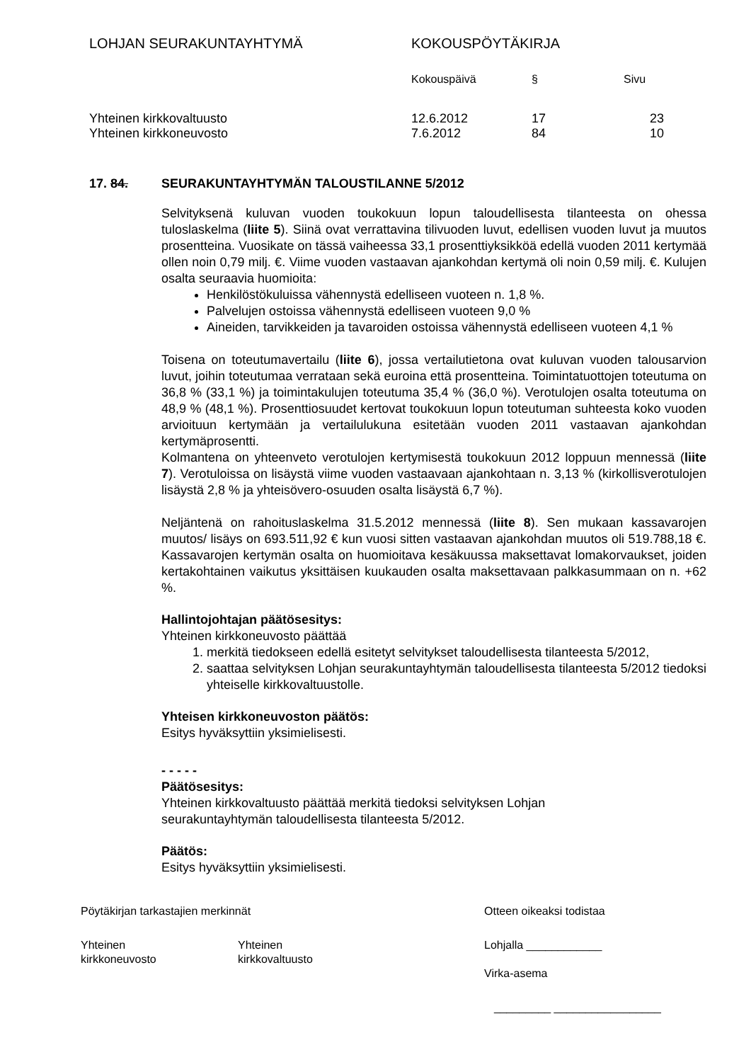| LOHJAN SEURAKUNTAYHTYMÄ | KOKOUSPÖYTÄKIRJA | | |
| | Kokouspäivä | § | Sivu |
| Yhteinen kirkkovaltuusto | 12.6.2012 | 17 | 23 |
| Yhteinen kirkkoneuvosto | 7.6.2012 | 84 | 10 |
17. 84. SEURAKUNTAYHTYMÄN TALOUSTILANNE 5/2012
Selvityksenä kuluvan vuoden toukokuun lopun taloudellisesta tilanteesta on ohessa tuloslaskelma (liite 5). Siinä ovat verrattavina tilivuoden luvut, edellisen vuoden luvut ja muutos prosentteina. Vuosikate on tässä vaiheessa 33,1 prosenttiyksikköä edellä vuoden 2011 kertymää ollen noin 0,79 milj. €. Viime vuoden vastaavan ajankohdan kertymä oli noin 0,59 milj. €. Kulujen osalta seuraavia huomioita:
Henkilöstökuluissa vähennystä edelliseen vuoteen n. 1,8 %.
Palvelujen ostoissa vähennystä edelliseen vuoteen 9,0 %
Aineiden, tarvikkeiden ja tavaroiden ostoissa vähennystä edelliseen vuoteen 4,1 %
Toisena on toteutumavertailu (liite 6), jossa vertailutietona ovat kuluvan vuoden talousarvion luvut, joihin toteutumaa verrataan sekä euroina että prosentteina. Toimintatuottojen toteutuma on 36,8 % (33,1 %) ja toimintakulujen toteutuma 35,4 % (36,0 %). Verotulojen osalta toteutuma on 48,9 % (48,1 %). Prosenttiosuudet kertovat toukokuun lopun toteutuman suhteesta koko vuoden arvioituun kertymään ja vertailulukuna esitetään vuoden 2011 vastaavan ajankohdan kertymäprosentti.
Kolmantena on yhteenveto verotulojen kertymisestä toukokuun 2012 loppuun mennessä (liite 7). Verotuloissa on lisäystä viime vuoden vastaavaan ajankohtaan n. 3,13 % (kirkollisverotulojen lisäystä 2,8 % ja yhteisövero-osuuden osalta lisäystä 6,7 %).
Neljäntenä on rahoituslaskelma 31.5.2012 mennessä (liite 8). Sen mukaan kassavarojen muutos/ lisäys on 693.511,92 € kun vuosi sitten vastaavan ajankohdan muutos oli 519.788,18 €. Kassavarojen kertymän osalta on huomioitava kesäkuussa maksettavat lomakorvaukset, joiden kertakohtainen vaikutus yksittäisen kuukauden osalta maksettavaan palkkasummaan on n. +62 %.
Hallintojohtajan päätösesitys:
Yhteinen kirkkoneuvosto päättää
1. merkitä tiedokseen edellä esitetyt selvitykset taloudellisesta tilanteesta 5/2012,
2. saattaa selvityksen Lohjan seurakuntayhtymän taloudellisesta tilanteesta 5/2012 tiedoksi yhteiselle kirkkovaltuustolle.
Yhteisen kirkkoneuvoston päätös:
Esitys hyväksyttiin yksimielisesti.
- - - - -
Päätösesitys:
Yhteinen kirkkovaltuusto päättää merkitä tiedoksi selvityksen Lohjan
seurakuntayhtymän taloudellisesta tilanteesta 5/2012.
Päätös:
Esitys hyväksyttiin yksimielisesti.
Pöytäkirjan tarkastajien merkinnät
Yhteinen
kirkkoneuvosto
Yhteinen
kirkkovaltuusto
Otteen oikeaksi todistaa
Lohjalla ____________
Virka-asema
_________ _________________